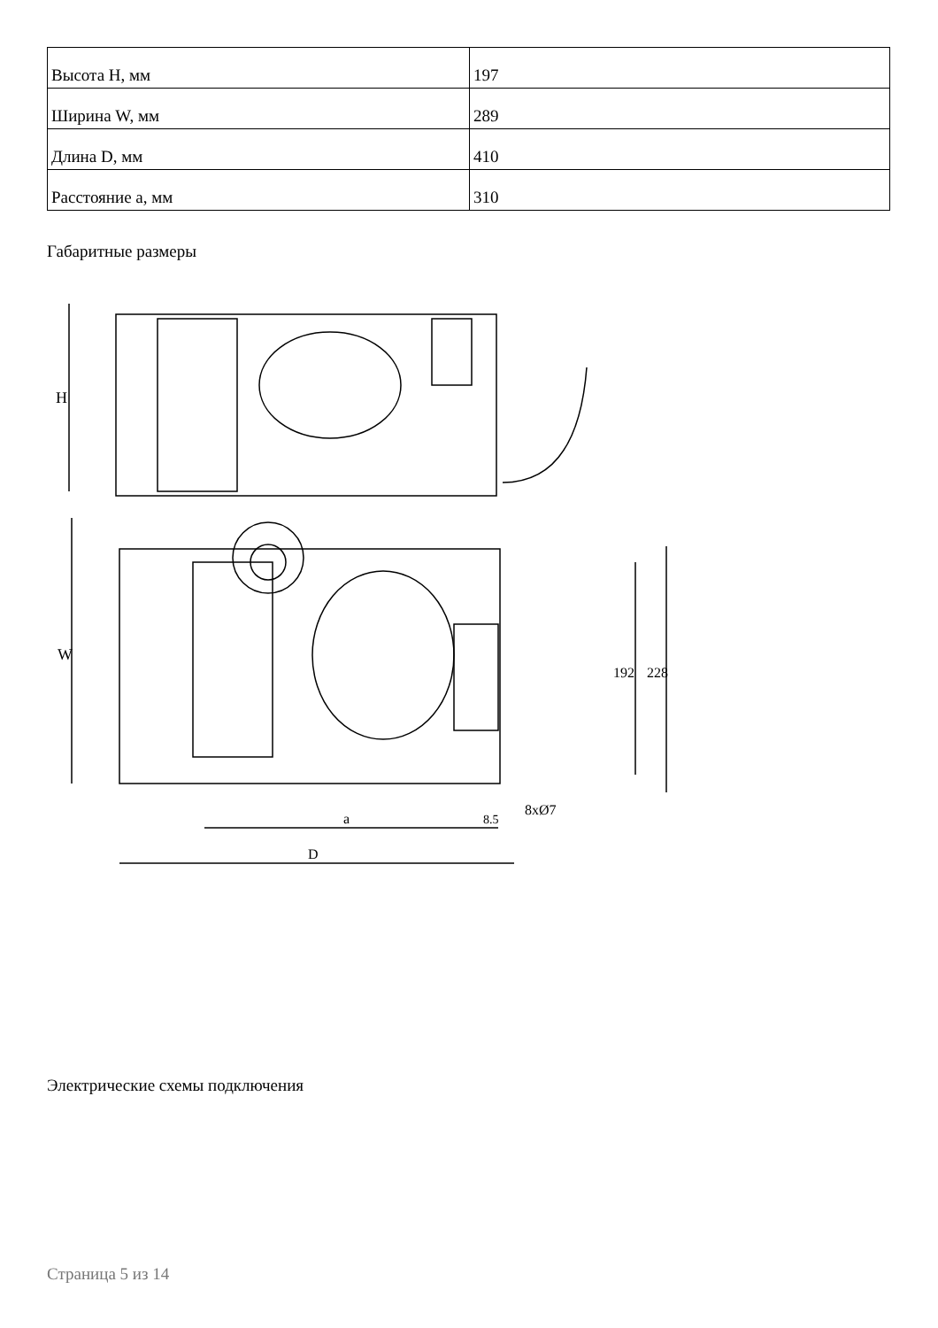| Высота H, мм | 197 |
| Ширина W, мм | 289 |
| Длина D, мм | 410 |
| Расстояние a, мм | 310 |
Габаритные размеры
H
W
192
228
8xØ7
a
8.5
D
Электрические схемы подключения
Страница 5 из 14